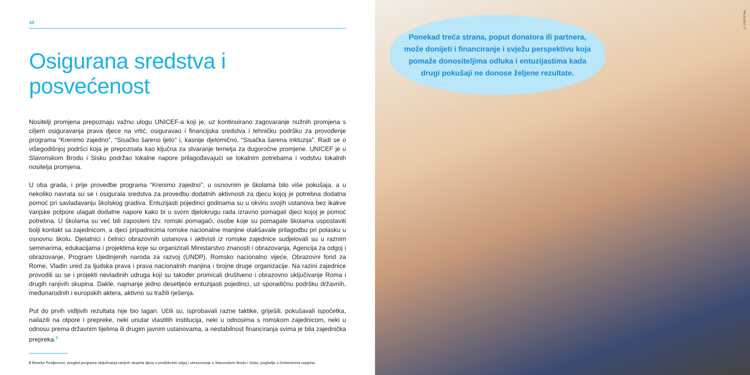34
Osigurana sredstva i posvećenost
Nositelji promjena prepoznaju važnu ulogu UNICEF-a koji je, uz kontinuirano zagovaranje nužnih promjena s ciljem osiguravanja prava djece na vrtić, osiguravao i financijska sredstva i tehničku podršku za provođenje programa “Krenimo zajedno”, “Sisačko šareno ljeto” i, kasnije djelomično, “Sisačka šarena inkluzija”. Radi se o višegodišnjoj podršci koja je prepoznata kao ključna za stvaranje temelja za dugoročne promjene. UNICEF je u Slavonskom Brodu i Sisku podržao lokalne napore prilagođavajući se lokalnim potrebama i vodstvu lokalnih nositelja promjena.
U oba grada, i prije provedbe programa “Krenimo zajedno”, u osnovnim je školama bilo više pokušaja, a u nekoliko navrata su se i osigurala sredstva za provedbu dodatnih aktivnosti za djecu kojoj je potrebna dodatna pomoć pri savladavanju školskog gradiva. Entuzijasti pojedinci godinama su u okviru svojih ustanova bez ikakve vanjske potpore ulagali dodatne napore kako bi u svom djelokrugu rada izravno pomagali djeci kojoj je pomoć potrebna. U školama su već bili zaposleni tzv. romski pomagači, osobe koje su pomagale školama uspostaviti bolji kontakt sa zajednicom, a djeci pripadnicima romske nacionalne manjine olakšavale prilagodbu pri polasku u osnovnu školu. Djelatnici i čelnici obrazovnih ustanova i aktivisti iz romske zajednice sudjelovali su u raznim seminarima, edukacijama i projektima koje su organizirali Ministarstvo znanosti i obrazovanja, Agencija za odgoj i obrazovanje, Program Ujedinjenih naroda za razvoj (UNDP), Romsko nacionalno vijeće, Obrazovni fond za Rome, Vladin ured za ljudska prava i prava nacionalnih manjina i brojne druge organizacije. Na razini zajednice provodili su se i projekti nevladinih udruga koji su također promicali društveno i obrazovno uključivanje Roma i drugih ranjivih skupina. Dakle, najmanje jedno desetljeće entuzijasti pojedinci, uz sporadičnu podršku državnih, međunarodnih i europskih aktera, aktivno su tražili rješenja.
Put do prvih vidljivih rezultata nije bio lagan. Učili su, isprobavali razne taktike, griješili, pokušavali ispočetka, nailazili na otpore i prepreke, neki unutar vlastitih institucija, neki u odnosima s romskom zajednicom, neki u odnosu prema državnim tijelima ili drugim javnim ustanovama, a nestabilnost financiranja svima je bila zajednička prepreka.<sup>5</sup>
5 Biserka Tomljenović, pregled programa uključivanja ranjivih skupina djece u predškolski odgoj i obrazovanje u Slavonskom Brodu i Sisku, poglavlje o čimbenicima uspjeha.
Ponekad treća strana, poput donatora ili partnera, može donijeti i financiranje i svježu perspektivu koja pomaže donositeljima odluka i entuzijastima kada drugi pokušaji ne donose željene rezultate.
© UNICEF/Ilej